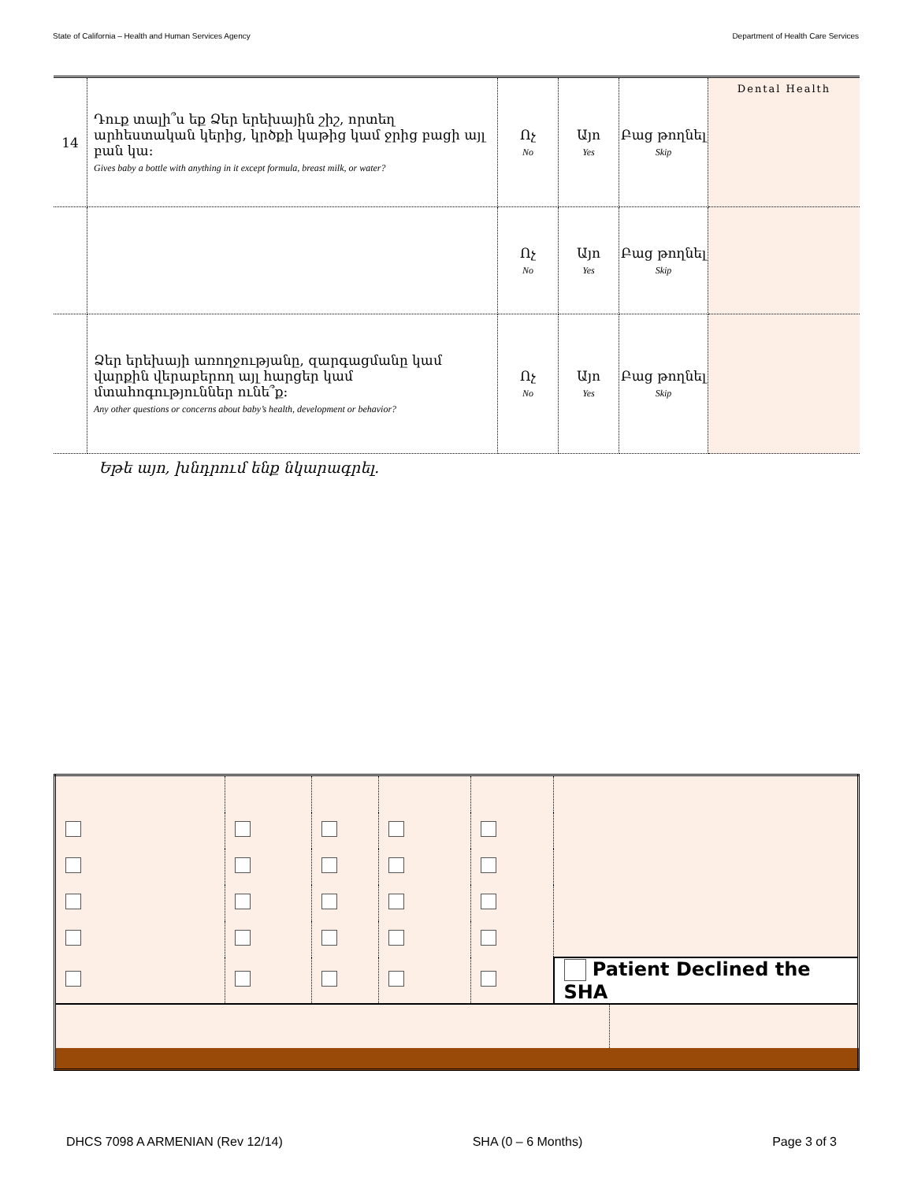State of California – Health and Human Services Agency Department of Health Care Services
| 14 | Դուք տալի՞ս եք Ձեր երեխային շիշ, որտեղ արհեստական կերից, կրծքի կաթից կամ ջրից բացի այլ բան կա: Gives baby a bottle with anything in it except formula, breast milk, or water? | Ոչ No | Այո Yes | Բաց թողնել Skip | Dental Health |
| | | Ոչ No | Այո Yes | Բաց թողնել Skip | |
| | Ձեր երեխայի առողջությանը, զարգացմանը կամ վարքին վերաբերող այլ հարցեր կամ մտահոգություններ ունե՞ք: Any other questions or concerns about baby’s health, development or behavior? | Ոչ No | Այո Yes | Բաց թողնել Skip | |
Եթե այո, խնդրում ենք նկարագրել.
| | | | | | Patient Declined the SHA | |
DHCS 7098 A ARMENIAN (Rev 12/14) SHA (0 – 6 Months) Page 3 of 3